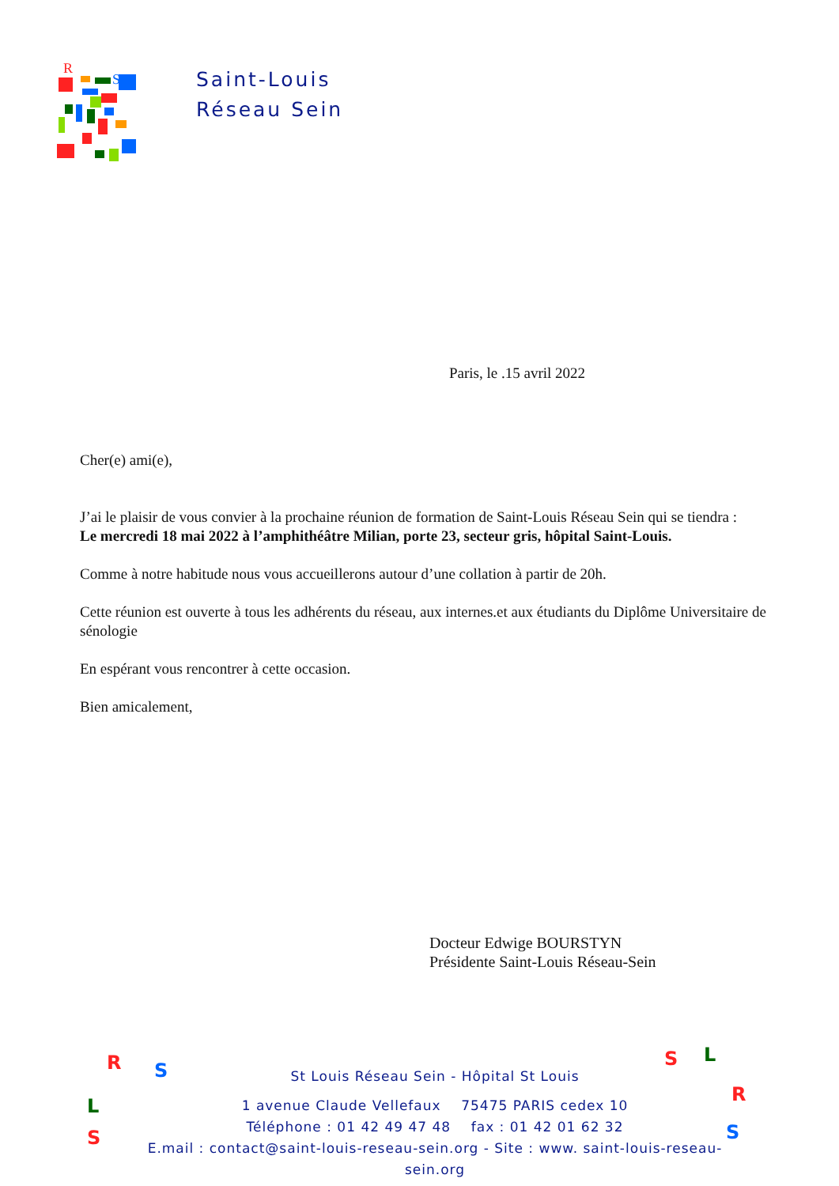R
S
Saint-Louis
Réseau Sein
Paris, le .15 avril 2022
Cher(e) ami(e),
J’ai le plaisir de vous convier à la prochaine réunion de formation de Saint-Louis Réseau Sein qui se tiendra :
Le mercredi 18 mai 2022 à l’amphithéâtre Milian, porte 23, secteur gris, hôpital Saint-Louis.
Comme à notre habitude nous vous accueillerons autour d’une collation à partir de 20h.
Cette réunion est ouverte à tous les adhérents du réseau, aux internes.et aux étudiants du Diplôme Universitaire de sénologie
En espérant vous rencontrer à cette occasion.
Bien amicalement,
Docteur Edwige BOURSTYN
Présidente Saint-Louis Réseau-Sein
R S
L
S
S L
R
S
St Louis Réseau Sein - Hôpital St Louis
1 avenue Claude Vellefaux 75475 PARIS cedex 10
Téléphone : 01 42 49 47 48 fax : 01 42 01 62 32
E.mail : contact@saint-louis-reseau-sein.org - Site : www. saint-louis-reseau-sein.org